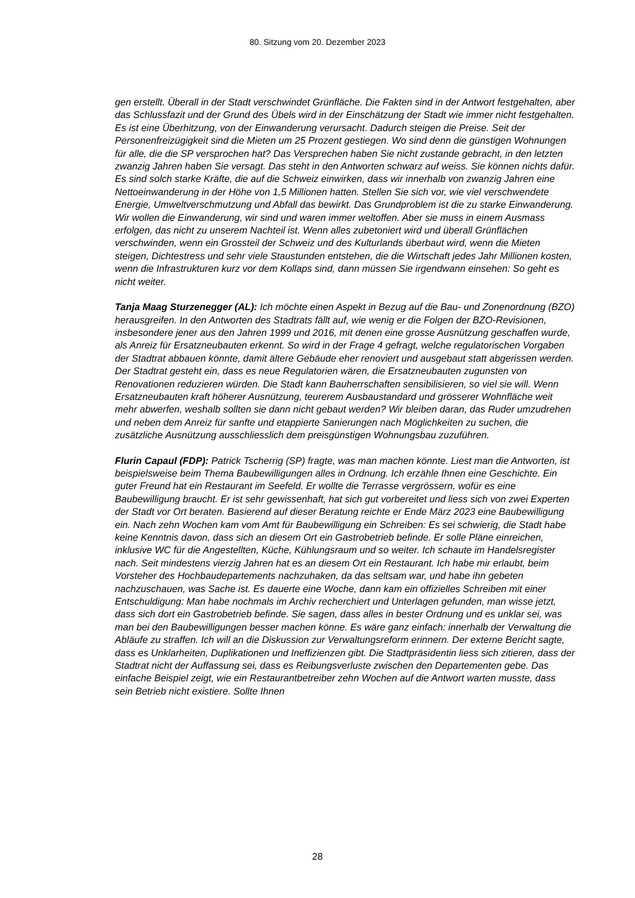80. Sitzung vom 20. Dezember 2023
gen erstellt. Überall in der Stadt verschwindet Grünfläche. Die Fakten sind in der Antwort festgehalten, aber das Schlussfazit und der Grund des Übels wird in der Einschätzung der Stadt wie immer nicht festgehalten. Es ist eine Überhitzung, von der Einwanderung verursacht. Dadurch steigen die Preise. Seit der Personenfreizügigkeit sind die Mieten um 25 Prozent gestiegen. Wo sind denn die günstigen Wohnungen für alle, die die SP versprochen hat? Das Versprechen haben Sie nicht zustande gebracht, in den letzten zwanzig Jahren haben Sie versagt. Das steht in den Antworten schwarz auf weiss. Sie können nichts dafür. Es sind solch starke Kräfte, die auf die Schweiz einwirken, dass wir innerhalb von zwanzig Jahren eine Nettoeinwanderung in der Höhe von 1,5 Millionen hatten. Stellen Sie sich vor, wie viel verschwendete Energie, Umweltverschmutzung und Abfall das bewirkt. Das Grundproblem ist die zu starke Einwanderung. Wir wollen die Einwanderung, wir sind und waren immer weltoffen. Aber sie muss in einem Ausmass erfolgen, das nicht zu unserem Nachteil ist. Wenn alles zubetoniert wird und überall Grünflächen verschwinden, wenn ein Grossteil der Schweiz und des Kulturlands überbaut wird, wenn die Mieten steigen, Dichtestress und sehr viele Staustunden entstehen, die die Wirtschaft jedes Jahr Millionen kosten, wenn die Infrastrukturen kurz vor dem Kollaps sind, dann müssen Sie irgendwann einsehen: So geht es nicht weiter.
Tanja Maag Sturzenegger (AL): Ich möchte einen Aspekt in Bezug auf die Bau- und Zonenordnung (BZO) herausgreifen. In den Antworten des Stadtrats fällt auf, wie wenig er die Folgen der BZO-Revisionen, insbesondere jener aus den Jahren 1999 und 2016, mit denen eine grosse Ausnützung geschaffen wurde, als Anreiz für Ersatzneubauten erkennt. So wird in der Frage 4 gefragt, welche regulatorischen Vorgaben der Stadtrat abbauen könnte, damit ältere Gebäude eher renoviert und ausgebaut statt abgerissen werden. Der Stadtrat gesteht ein, dass es neue Regulatorien wären, die Ersatzneubauten zugunsten von Renovationen reduzieren würden. Die Stadt kann Bauherrschaften sensibilisieren, so viel sie will. Wenn Ersatzneubauten kraft höherer Ausnützung, teurerem Ausbaustandard und grösserer Wohnfläche weit mehr abwerfen, weshalb sollten sie dann nicht gebaut werden? Wir bleiben daran, das Ruder umzudrehen und neben dem Anreiz für sanfte und etappierte Sanierungen nach Möglichkeiten zu suchen, die zusätzliche Ausnützung ausschliesslich dem preisgünstigen Wohnungsbau zuzuführen.
Flurin Capaul (FDP): Patrick Tscherrig (SP) fragte, was man machen könnte. Liest man die Antworten, ist beispielsweise beim Thema Baubewilligungen alles in Ordnung. Ich erzähle Ihnen eine Geschichte. Ein guter Freund hat ein Restaurant im Seefeld. Er wollte die Terrasse vergrössern, wofür es eine Baubewilligung braucht. Er ist sehr gewissenhaft, hat sich gut vorbereitet und liess sich von zwei Experten der Stadt vor Ort beraten. Basierend auf dieser Beratung reichte er Ende März 2023 eine Baubewilligung ein. Nach zehn Wochen kam vom Amt für Baubewilligung ein Schreiben: Es sei schwierig, die Stadt habe keine Kenntnis davon, dass sich an diesem Ort ein Gastrobetrieb befinde. Er solle Pläne einreichen, inklusive WC für die Angestellten, Küche, Kühlungsraum und so weiter. Ich schaute im Handelsregister nach. Seit mindestens vierzig Jahren hat es an diesem Ort ein Restaurant. Ich habe mir erlaubt, beim Vorsteher des Hochbaudepartements nachzuhaken, da das seltsam war, und habe ihn gebeten nachzuschauen, was Sache ist. Es dauerte eine Woche, dann kam ein offizielles Schreiben mit einer Entschuldigung: Man habe nochmals im Archiv recherchiert und Unterlagen gefunden, man wisse jetzt, dass sich dort ein Gastrobetrieb befinde. Sie sagen, dass alles in bester Ordnung und es unklar sei, was man bei den Baubewilligungen besser machen könne. Es wäre ganz einfach: innerhalb der Verwaltung die Abläufe zu straffen. Ich will an die Diskussion zur Verwaltungsreform erinnern. Der externe Bericht sagte, dass es Unklarheiten, Duplikationen und Ineffizienzen gibt. Die Stadtpräsidentin liess sich zitieren, dass der Stadtrat nicht der Auffassung sei, dass es Reibungsverluste zwischen den Departementen gebe. Das einfache Beispiel zeigt, wie ein Restaurantbetreiber zehn Wochen auf die Antwort warten musste, dass sein Betrieb nicht existiere. Sollte Ihnen
28